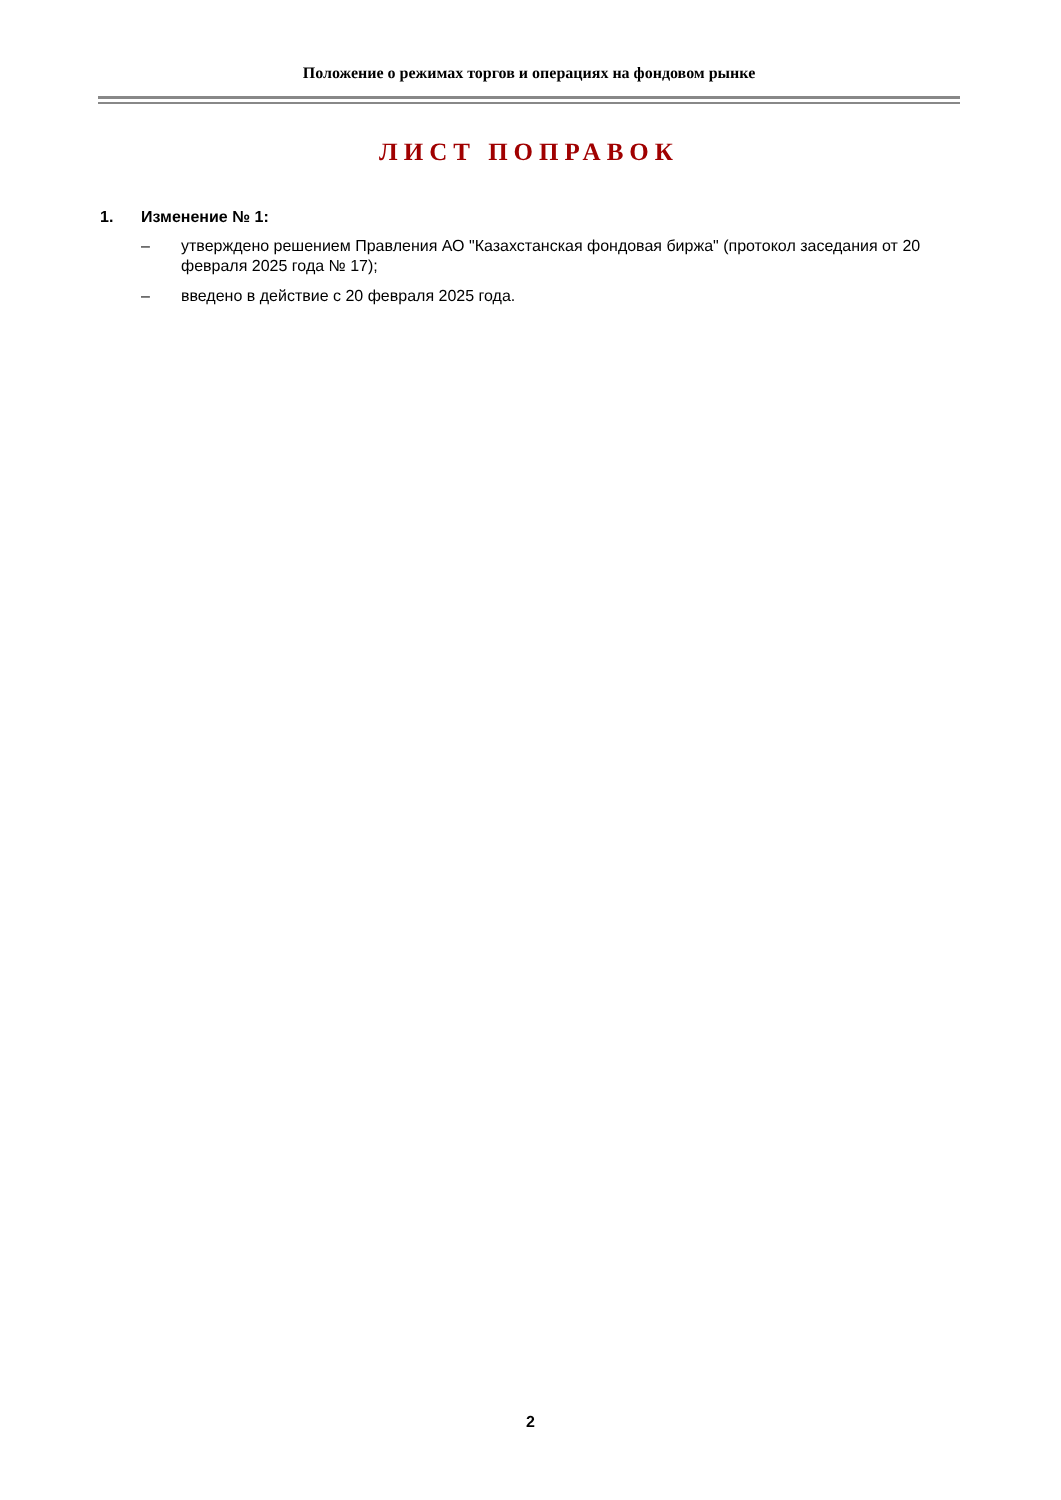Положение о режимах торгов и операциях на фондовом рынке
ЛИСТ ПОПРАВОК
1. Изменение № 1:
– утверждено решением Правления АО "Казахстанская фондовая биржа" (протокол заседания от 20 февраля 2025 года № 17);
– введено в действие с 20 февраля 2025 года.
2